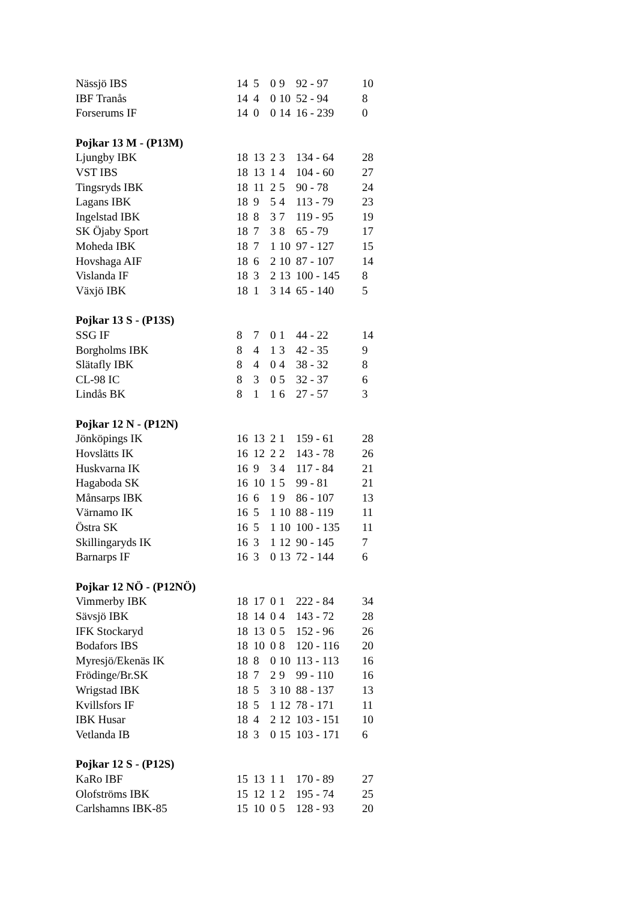| Nässjö IBS | 14 | 5 | 0 | 9 | 92 - 97 | 10 |
| IBF Tranås | 14 | 4 | 0 | 10 | 52 - 94 | 8 |
| Forserums IF | 14 | 0 | 0 | 14 | 16 - 239 | 0 |
| Pojkar 13 M - (P13M) | | | | | | |
| Ljungby IBK | 18 | 13 | 2 | 3 | 134 - 64 | 28 |
| VST IBS | 18 | 13 | 1 | 4 | 104 - 60 | 27 |
| Tingsryds IBK | 18 | 11 | 2 | 5 | 90 - 78 | 24 |
| Lagans IBK | 18 | 9 | 5 | 4 | 113 - 79 | 23 |
| Ingelstad IBK | 18 | 8 | 3 | 7 | 119 - 95 | 19 |
| SK Öjaby Sport | 18 | 7 | 3 | 8 | 65 - 79 | 17 |
| Moheda IBK | 18 | 7 | 1 | 10 | 97 - 127 | 15 |
| Hovshaga AIF | 18 | 6 | 2 | 10 | 87 - 107 | 14 |
| Vislanda IF | 18 | 3 | 2 | 13 | 100 - 145 | 8 |
| Växjö IBK | 18 | 1 | 3 | 14 | 65 - 140 | 5 |
| Pojkar 13 S - (P13S) | | | | | | |
| SSG IF | 8 | 7 | 0 | 1 | 44 - 22 | 14 |
| Borgholms IBK | 8 | 4 | 1 | 3 | 42 - 35 | 9 |
| Slätafly IBK | 8 | 4 | 0 | 4 | 38 - 32 | 8 |
| CL-98 IC | 8 | 3 | 0 | 5 | 32 - 37 | 6 |
| Lindås BK | 8 | 1 | 1 | 6 | 27 - 57 | 3 |
| Pojkar 12 N - (P12N) | | | | | | |
| Jönköpings IK | 16 | 13 | 2 | 1 | 159 - 61 | 28 |
| Hovslätts IK | 16 | 12 | 2 | 2 | 143 - 78 | 26 |
| Huskvarna IK | 16 | 9 | 3 | 4 | 117 - 84 | 21 |
| Hagaboda SK | 16 | 10 | 1 | 5 | 99 - 81 | 21 |
| Månsarps IBK | 16 | 6 | 1 | 9 | 86 - 107 | 13 |
| Värnamo IK | 16 | 5 | 1 | 10 | 88 - 119 | 11 |
| Östra SK | 16 | 5 | 1 | 10 | 100 - 135 | 11 |
| Skillingaryds IK | 16 | 3 | 1 | 12 | 90 - 145 | 7 |
| Barnarps IF | 16 | 3 | 0 | 13 | 72 - 144 | 6 |
| Pojkar 12 NÖ - (P12NÖ) | | | | | | |
| Vimmerby IBK | 18 | 17 | 0 | 1 | 222 - 84 | 34 |
| Sävsjö IBK | 18 | 14 | 0 | 4 | 143 - 72 | 28 |
| IFK Stockaryd | 18 | 13 | 0 | 5 | 152 - 96 | 26 |
| Bodafors IBS | 18 | 10 | 0 | 8 | 120 - 116 | 20 |
| Myresjö/Ekenäs IK | 18 | 8 | 0 | 10 | 113 - 113 | 16 |
| Frödinge/Br.SK | 18 | 7 | 2 | 9 | 99 - 110 | 16 |
| Wrigstad IBK | 18 | 5 | 3 | 10 | 88 - 137 | 13 |
| Kvillsfors IF | 18 | 5 | 1 | 12 | 78 - 171 | 11 |
| IBK Husar | 18 | 4 | 2 | 12 | 103 - 151 | 10 |
| Vetlanda IB | 18 | 3 | 0 | 15 | 103 - 171 | 6 |
| Pojkar 12 S - (P12S) | | | | | | |
| KaRo IBF | 15 | 13 | 1 | 1 | 170 - 89 | 27 |
| Olofströms IBK | 15 | 12 | 1 | 2 | 195 - 74 | 25 |
| Carlshamns IBK-85 | 15 | 10 | 0 | 5 | 128 - 93 | 20 |